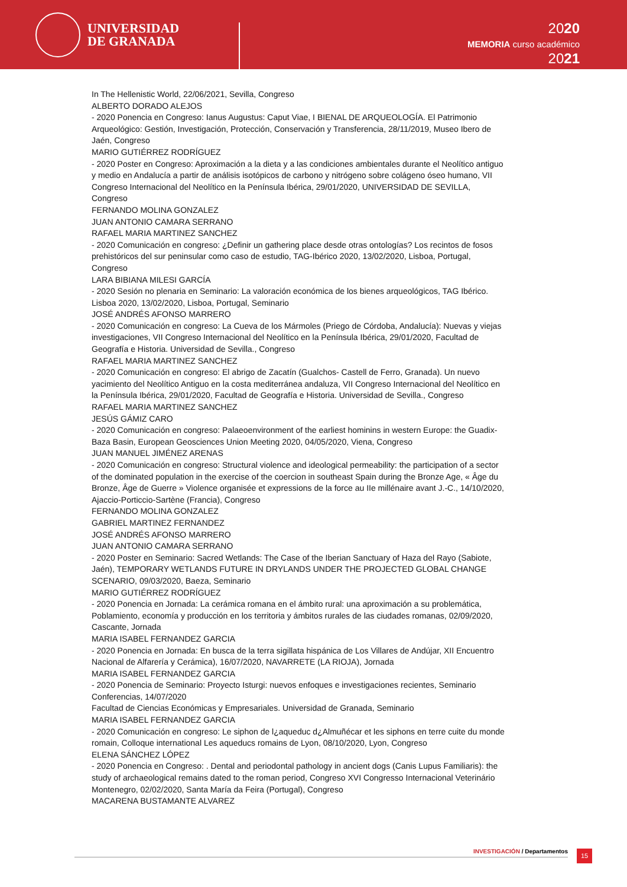UNIVERSIDAD
DE GRANADA
2020
MEMORIA curso académico
2021
In The Hellenistic World, 22/06/2021, Sevilla, Congreso
ALBERTO DORADO ALEJOS
- 2020 Ponencia en Congreso: Ianus Augustus: Caput Viae, I BIENAL DE ARQUEOLOGÍA. El Patrimonio Arqueológico: Gestión, Investigación, Protección, Conservación y Transferencia, 28/11/2019, Museo Ibero de Jaén, Congreso
MARIO GUTIÉRREZ RODRÍGUEZ
- 2020 Poster en Congreso: Aproximación a la dieta y a las condiciones ambientales durante el Neolítico antiguo y medio en Andalucía a partir de análisis isotópicos de carbono y nitrógeno sobre colágeno óseo humano, VII Congreso Internacional del Neolítico en la Península Ibérica, 29/01/2020, UNIVERSIDAD DE SEVILLA, Congreso
FERNANDO MOLINA GONZALEZ
JUAN ANTONIO CAMARA SERRANO
RAFAEL MARIA MARTINEZ SANCHEZ
- 2020 Comunicación en congreso: ¿Definir un gathering place desde otras ontologías? Los recintos de fosos prehistóricos del sur peninsular como caso de estudio, TAG-Ibérico 2020, 13/02/2020, Lisboa, Portugal, Congreso
LARA BIBIANA MILESI GARCÍA
- 2020 Sesión no plenaria en Seminario: La valoración económica de los bienes arqueológicos, TAG Ibérico. Lisboa 2020, 13/02/2020, Lisboa, Portugal, Seminario
JOSÉ ANDRÉS AFONSO MARRERO
- 2020 Comunicación en congreso: La Cueva de los Mármoles (Priego de Córdoba, Andalucía): Nuevas y viejas investigaciones, VII Congreso Internacional del Neolítico en la Península Ibérica, 29/01/2020, Facultad de Geografía e Historia. Universidad de Sevilla., Congreso
RAFAEL MARIA MARTINEZ SANCHEZ
- 2020 Comunicación en congreso: El abrigo de Zacatín (Gualchos- Castell de Ferro, Granada). Un nuevo yacimiento del Neolítico Antiguo en la costa mediterránea andaluza, VII Congreso Internacional del Neolítico en la Península Ibérica, 29/01/2020, Facultad de Geografía e Historia. Universidad de Sevilla., Congreso
RAFAEL MARIA MARTINEZ SANCHEZ
JESÚS GÁMIZ CARO
- 2020 Comunicación en congreso: Palaeoenvironment of the earliest hominins in western Europe: the Guadix-Baza Basin, European Geosciences Union Meeting 2020, 04/05/2020, Viena, Congreso
JUAN MANUEL JIMÉNEZ ARENAS
- 2020 Comunicación en congreso: Structural violence and ideological permeability: the participation of a sector of the dominated population in the exercise of the coercion in southeast Spain during the Bronze Age, « Âge du Bronze, Âge de Guerre » Violence organisée et expressions de la force au IIe millénaire avant J.-C., 14/10/2020, Ajaccio-Porticcio-Sartène (Francia), Congreso
FERNANDO MOLINA GONZALEZ
GABRIEL MARTINEZ FERNANDEZ
JOSÉ ANDRÉS AFONSO MARRERO
JUAN ANTONIO CAMARA SERRANO
- 2020 Poster en Seminario: Sacred Wetlands: The Case of the Iberian Sanctuary of Haza del Rayo (Sabiote, Jaén), TEMPORARY WETLANDS FUTURE IN DRYLANDS UNDER THE PROJECTED GLOBAL CHANGE SCENARIO, 09/03/2020, Baeza, Seminario
MARIO GUTIÉRREZ RODRÍGUEZ
- 2020 Ponencia en Jornada: La cerámica romana en el ámbito rural: una aproximación a su problemática, Poblamiento, economía y producción en los territoria y ámbitos rurales de las ciudades romanas, 02/09/2020, Cascante, Jornada
MARIA ISABEL FERNANDEZ GARCIA
- 2020 Ponencia en Jornada: En busca de la terra sigillata hispánica de Los Villares de Andújar, XII Encuentro Nacional de Alfarería y Cerámica), 16/07/2020, NAVARRETE (LA RIOJA), Jornada
MARIA ISABEL FERNANDEZ GARCIA
- 2020 Ponencia de Seminario: Proyecto Isturgi: nuevos enfoques e investigaciones recientes, Seminario Conferencias, 14/07/2020
Facultad de Ciencias Económicas y Empresariales. Universidad de Granada, Seminario
MARIA ISABEL FERNANDEZ GARCIA
- 2020 Comunicación en congreso: Le siphon de l¿aqueduc d¿Almuñécar et les siphons en terre cuite du monde romain, Colloque international Les aqueducs romains de Lyon, 08/10/2020, Lyon, Congreso
ELENA SÁNCHEZ LÓPEZ
- 2020 Ponencia en Congreso: . Dental and periodontal pathology in ancient dogs (Canis Lupus Familiaris): the study of archaeological remains dated to the roman period, Congreso XVI Congresso Internacional Veterinário Montenegro, 02/02/2020, Santa María da Feira (Portugal), Congreso
MACARENA BUSTAMANTE ALVAREZ
INVESTIGACIÓN / Departamentos 15